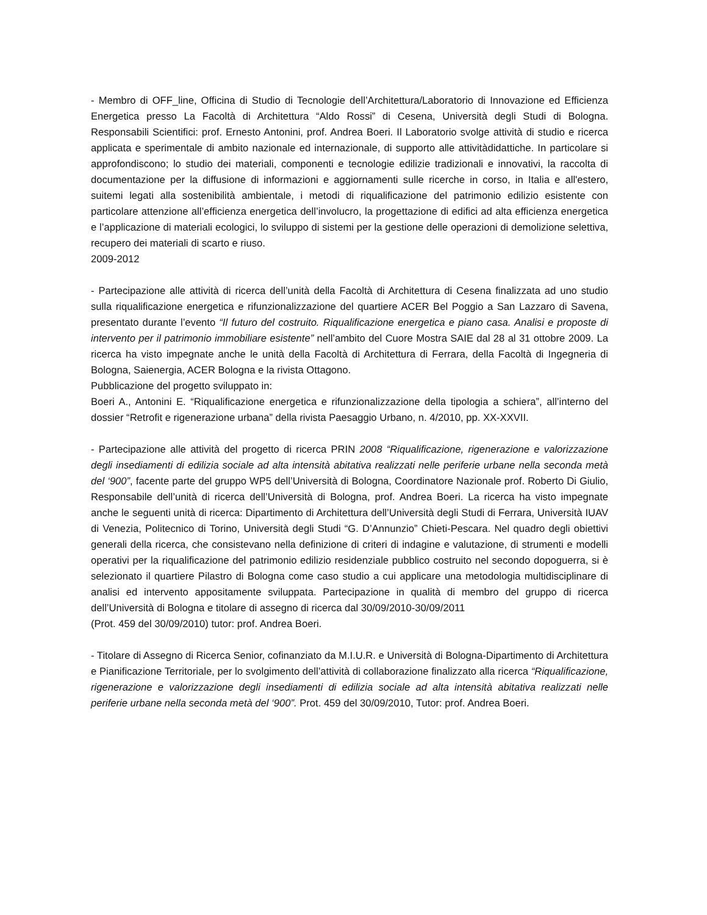- Membro di OFF_line, Officina di Studio di Tecnologie dell’Architettura/Laboratorio di Innovazione ed Efficienza Energetica presso La Facoltà di Architettura “Aldo Rossi” di Cesena, Università degli Studi di Bologna. Responsabili Scientifici: prof. Ernesto Antonini, prof. Andrea Boeri. Il Laboratorio svolge attività di studio e ricerca applicata e sperimentale di ambito nazionale ed internazionale, di supporto alle attivitàdidattiche. In particolare si approfondiscono; lo studio dei materiali, componenti e tecnologie edilizie tradizionali e innovativi, la raccolta di documentazione per la diffusione di informazioni e aggiornamenti sulle ricerche in corso, in Italia e all'estero, suitemi legati alla sostenibilità ambientale, i metodi di riqualificazione del patrimonio edilizio esistente con particolare attenzione all’efficienza energetica dell’involucro, la progettazione di edifici ad alta efficienza energetica e l’applicazione di materiali ecologici, lo sviluppo di sistemi per la gestione delle operazioni di demolizione selettiva, recupero dei materiali di scarto e riuso.
2009-2012
- Partecipazione alle attività di ricerca dell’unità della Facoltà di Architettura di Cesena finalizzata ad uno studio sulla riqualificazione energetica e rifunzionalizzazione del quartiere ACER Bel Poggio a San Lazzaro di Savena, presentato durante l’evento “Il futuro del costruito. Riqualificazione energetica e piano casa. Analisi e proposte di intervento per il patrimonio immobiliare esistente” nell’ambito del Cuore Mostra SAIE dal 28 al 31 ottobre 2009. La ricerca ha visto impegnate anche le unità della Facoltà di Architettura di Ferrara, della Facoltà di Ingegneria di Bologna, Saienergia, ACER Bologna e la rivista Ottagono.
Pubblicazione del progetto sviluppato in:
Boeri A., Antonini E. “Riqualificazione energetica e rifunzionalizzazione della tipologia a schiera”, all’interno del dossier “Retrofit e rigenerazione urbana” della rivista Paesaggio Urbano, n. 4/2010, pp. XX-XXVII.
- Partecipazione alle attività del progetto di ricerca PRIN 2008 “Riqualificazione, rigenerazione e valorizzazione degli insediamenti di edilizia sociale ad alta intensità abitativa realizzati nelle periferie urbane nella seconda metà del ‘900”, facente parte del gruppo WP5 dell’Università di Bologna, Coordinatore Nazionale prof. Roberto Di Giulio, Responsabile dell’unità di ricerca dell’Università di Bologna, prof. Andrea Boeri. La ricerca ha visto impegnate anche le seguenti unità di ricerca: Dipartimento di Architettura dell’Università degli Studi di Ferrara, Università IUAV di Venezia, Politecnico di Torino, Università degli Studi “G. D’Annunzio” Chieti-Pescara. Nel quadro degli obiettivi generali della ricerca, che consistevano nella definizione di criteri di indagine e valutazione, di strumenti e modelli operativi per la riqualificazione del patrimonio edilizio residenziale pubblico costruito nel secondo dopoguerra, si è selezionato il quartiere Pilastro di Bologna come caso studio a cui applicare una metodologia multidisciplinare di analisi ed intervento appositamente sviluppata. Partecipazione in qualità di membro del gruppo di ricerca dell’Università di Bologna e titolare di assegno di ricerca dal 30/09/2010-30/09/2011
(Prot. 459 del 30/09/2010) tutor: prof. Andrea Boeri.
- Titolare di Assegno di Ricerca Senior, cofinanziato da M.I.U.R. e Università di Bologna-Dipartimento di Architettura e Pianificazione Territoriale, per lo svolgimento dell’attività di collaborazione finalizzato alla ricerca “Riqualificazione, rigenerazione e valorizzazione degli insediamenti di edilizia sociale ad alta intensità abitativa realizzati nelle periferie urbane nella seconda metà del ‘900”. Prot. 459 del 30/09/2010, Tutor: prof. Andrea Boeri.